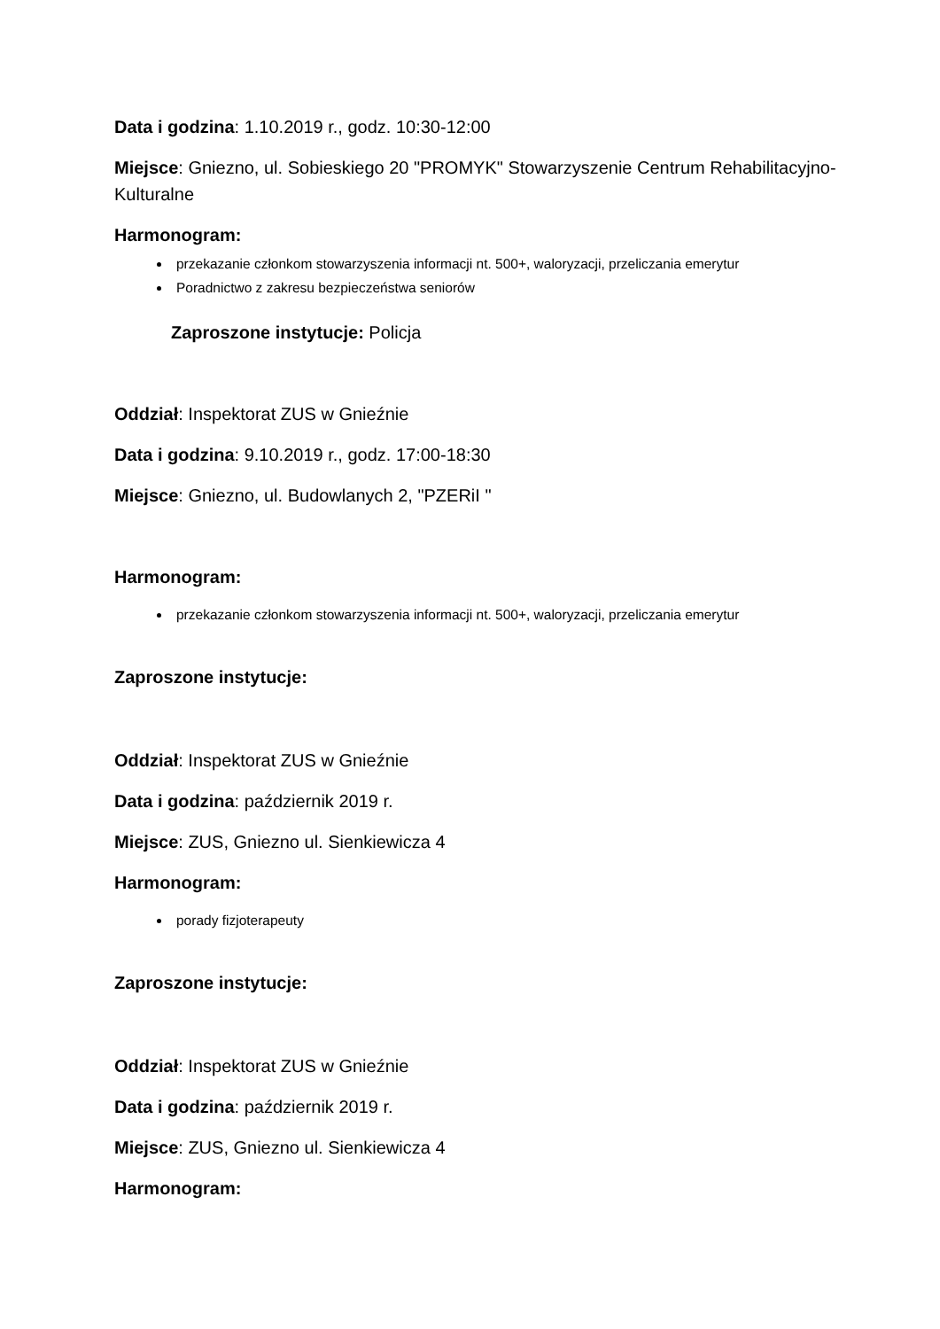Data i godzina: 1.10.2019 r., godz. 10:30-12:00
Miejsce: Gniezno, ul. Sobieskiego 20 "PROMYK" Stowarzyszenie Centrum Rehabilitacyjno-Kulturalne
Harmonogram:
przekazanie członkom stowarzyszenia informacji nt. 500+, waloryzacji, przeliczania emerytur
Poradnictwo z zakresu bezpieczeństwa seniorów
Zaproszone instytucje: Policja
Oddział: Inspektorat ZUS w Gnieźnie
Data i godzina: 9.10.2019 r., godz. 17:00-18:30
Miejsce: Gniezno, ul. Budowlanych 2, "PZERiI "
Harmonogram:
przekazanie członkom stowarzyszenia informacji nt. 500+, waloryzacji, przeliczania emerytur
Zaproszone instytucje:
Oddział: Inspektorat ZUS w Gnieźnie
Data i godzina: październik 2019 r.
Miejsce: ZUS, Gniezno ul. Sienkiewicza 4
Harmonogram:
porady fizjoterapeuty
Zaproszone instytucje:
Oddział: Inspektorat ZUS w Gnieźnie
Data i godzina: październik 2019 r.
Miejsce: ZUS, Gniezno ul. Sienkiewicza 4
Harmonogram: